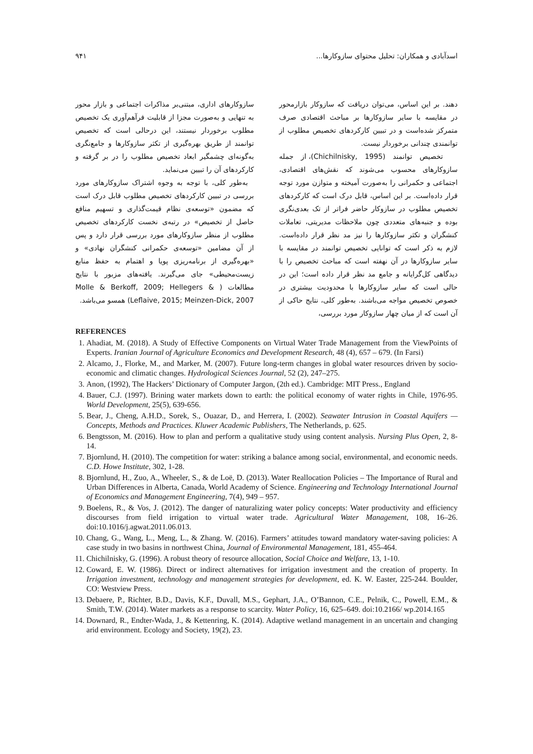اسدآبادی و همکاران: تحلیل محتوای سازوکارها... ۹۴۱
دهند. بر این اساس، می‌توان دریافت که سازوکار بازارمحور در مقایسه با سایر سازوکارها بر مباحث اقتصادی صرف متمرکز شده‌است و در تبیین کارکردهای تخصیص مطلوب از توانمندی چندانی برخوردار نیست.
تخصیص توانمند (Chichilnisky, 1995)، از جمله سازوکارهای محسوب می‌شوند که نقش‌های اقتصادی، اجتماعی و حکمرانی را به‌صورت آمیخته و متوازن مورد توجه قرار داده‌است. بر این اساس، قابل درک است که کارکردهای تخصیص مطلوب در سازوکار حاضر فراتر از تک بعدی‌نگری بوده و جنبه‌های متعددی چون ملاحظات مدیریتی، تعاملات کنشگران و تکثر سازوکارها را نیز مد نظر قرار داده‌است. لازم به ذکر است که توانایی تخصیص توانمند در مقایسه با سایر سازوکارها در آن نهفته است که مباحث تخصیص را با دیدگاهی کل‌گرایانه و جامع مد نظر قرار داده است؛ این در حالی است که سایر سازوکارها با محدودیت بیشتری در خصوص تخصیص مواجه می‌باشند. به‌طور کلی، نتایج حاکی از آن است که از میان چهار سازوکار مورد بررسی،
سازوکارهای اداری، مبتنی‌بر مذاکرات اجتماعی و بازار محور به تنهایی و به‌صورت مجزا از قابلیت فرآهم‌آوری یک تخصیص مطلوب برخوردار نیستند، این درحالی است که تخصیص توانمند از طریق بهره‌گیری از تکثر سازوکارها و جامع‌نگری به‌گونه‌ای چشمگیر ابعاد تخصیص مطلوب را در بر گرفته و کارکردهای آن را تبیین می‌نماید.
به‌طور کلی، با توجه به وجوه اشتراک سازوکارهای مورد بررسی در تبیین کارکردهای تخصیص مطلوب قابل درک است که مضمون «توسعه‌ی نظام قیمت‌گذاری و تسهیم منافع حاصل از تخصیص» در رتبه‌ی نخست کارکردهای تخصیص مطلوب از منظر سازوکارهای مورد بررسی قرار دارد و پس از آن مضامین «توسعه‌ی حکمرانی کنشگران نهادی» و «بهره‌گیری از برنامه‌ریزی پویا و اهتمام به حفظ منابع زیست‌محیطی» جای می‌گیرند. یافته‌های مزبور با نتایج مطالعات ( Molle & Berkoff, 2009; Hellegers & Leflaive, 2015; Meinzen-Dick, 2007) همسو می‌باشد.
REFERENCES
1. Ahadiat, M. (2018). A Study of Effective Components on Virtual Water Trade Management from the ViewPoints of Experts. Iranian Journal of Agriculture Economics and Development Research, 48 (4), 657 – 679. (In Farsi)
2. Alcamo, J., Florke, M., and Marker, M. (2007). Future long-term changes in global water resources driven by socio-economic and climatic changes. Hydrological Sciences Journal, 52 (2), 247–275.
3. Anon, (1992), The Hackers’ Dictionary of Computer Jargon, (2th ed.). Cambridge: MIT Press., England
4. Bauer, C.J. (1997). Brining water markets down to earth: the political economy of water rights in Chile, 1976-95. World Development, 25(5), 639-656.
5. Bear, J., Cheng, A.H.D., Sorek, S., Ouazar, D., and Herrera, I. (2002). Seawater Intrusion in Coastal Aquifers — Concepts, Methods and Practices. Kluwer Academic Publishers, The Netherlands, p. 625.
6. Bengtsson, M. (2016). How to plan and perform a qualitative study using content analysis. Nursing Plus Open, 2, 8-14.
7. Bjornlund, H. (2010). The competition for water: striking a balance among social, environmental, and economic needs. C.D. Howe Institute, 302, 1-28.
8. Bjornlund, H., Zuo, A., Wheeler, S., & de Loë, D. (2013). Water Reallocation Policies – The Importance of Rural and Urban Differences in Alberta, Canada, World Academy of Science. Engineering and Technology International Journal of Economics and Management Engineering, 7(4), 949 – 957.
9. Boelens, R., & Vos, J. (2012). The danger of naturalizing water policy concepts: Water productivity and efficiency discourses from field irrigation to virtual water trade. Agricultural Water Management, 108, 16–26. doi:10.1016/j.agwat.2011.06.013.
10. Chang, G., Wang, L., Meng, L., & Zhang. W. (2016). Farmers’ attitudes toward mandatory water-saving policies: A case study in two basins in northwest China, Journal of Environmental Management, 181, 455-464.
11. Chichilnisky, G. (1996). A robust theory of resource allocation, Social Choice and Welfare, 13, 1-10.
12. Coward, E. W. (1986). Direct or indirect alternatives for irrigation investment and the creation of property. In Irrigation investment, technology and management strategies for development, ed. K. W. Easter, 225-244. Boulder, CO: Westview Press.
13. Debaere, P., Richter, B.D., Davis, K.F., Duvall, M.S., Gephart, J.A., O’Bannon, C.E., Pelnik, C., Powell, E.M., & Smith, T.W. (2014). Water markets as a response to scarcity. Water Policy, 16, 625–649. doi:10.2166/ wp.2014.165
14. Downard, R., Endter-Wada, J., & Kettenring, K. (2014). Adaptive wetland management in an uncertain and changing arid environment. Ecology and Society, 19(2), 23.